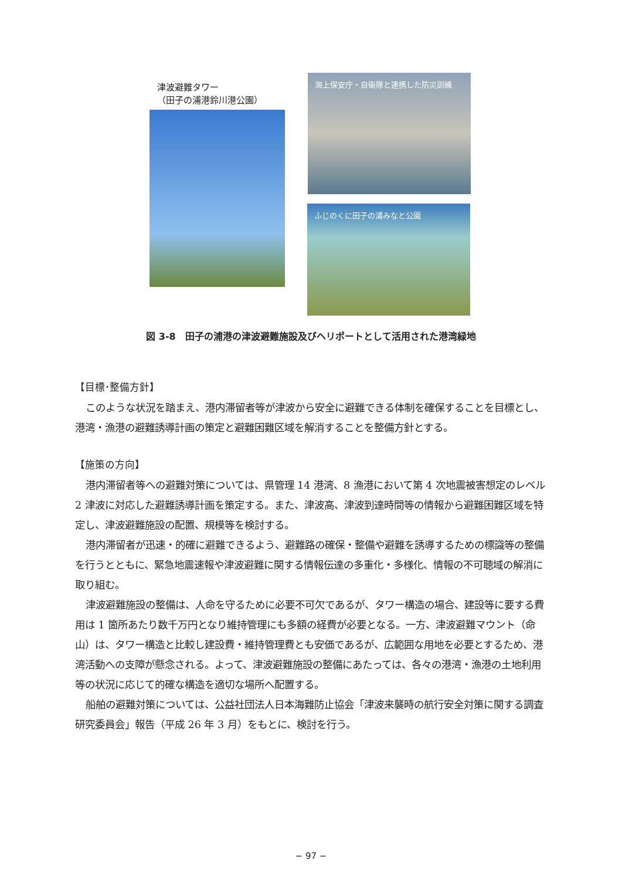津波避難タワー
（田子の浦港鈴川港公園）
海上保安庁・自衛隊と連携した防災訓練
ふじのくに田子の浦みなと公園
図 3-8　田子の浦港の津波避難施設及びヘリポートとして活用された港湾緑地
【目標･整備方針】
このような状況を踏まえ、港内滞留者等が津波から安全に避難できる体制を確保することを目標とし、港湾・漁港の避難誘導計画の策定と避難困難区域を解消することを整備方針とする。
【施策の方向】
港内滞留者等への避難対策については、県管理 14 港湾、8 漁港において第 4 次地震被害想定のレベル 2 津波に対応した避難誘導計画を策定する。また、津波高、津波到達時間等の情報から避難困難区域を特定し、津波避難施設の配置、規模等を検討する。
港内滞留者が迅速・的確に避難できるよう、避難路の確保・整備や避難を誘導するための標識等の整備を行うとともに、緊急地震速報や津波避難に関する情報伝達の多重化・多様化、情報の不可聴域の解消に取り組む。
津波避難施設の整備は、人命を守るために必要不可欠であるが、タワー構造の場合、建設等に要する費用は 1 箇所あたり数千万円となり維持管理にも多額の経費が必要となる。一方、津波避難マウント（命山）は、タワー構造と比較し建設費・維持管理費とも安価であるが、広範囲な用地を必要とするため、港湾活動への支障が懸念される。よって、津波避難施設の整備にあたっては、各々の港湾・漁港の土地利用等の状況に応じて的確な構造を適切な場所へ配置する。
船舶の避難対策については、公益社団法人日本海難防止協会「津波来襲時の航行安全対策に関する調査研究委員会」報告（平成 26 年 3 月）をもとに、検討を行う。
− 97 −